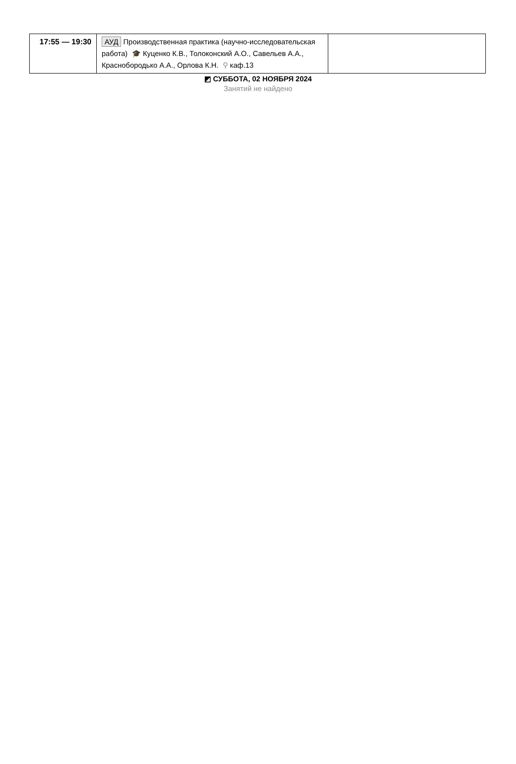| 17:55 — 19:30 | АУД Производственная практика (научно-исследовательская работа) 🎓 Куценко К.В., Толоконский А.О., Савельев А.А., Краснобородько А.А., Орлова К.Н. ⚲ каф.13 | |
◩ СУББОТА, 02 НОЯБРЯ 2024
Занятий не найдено